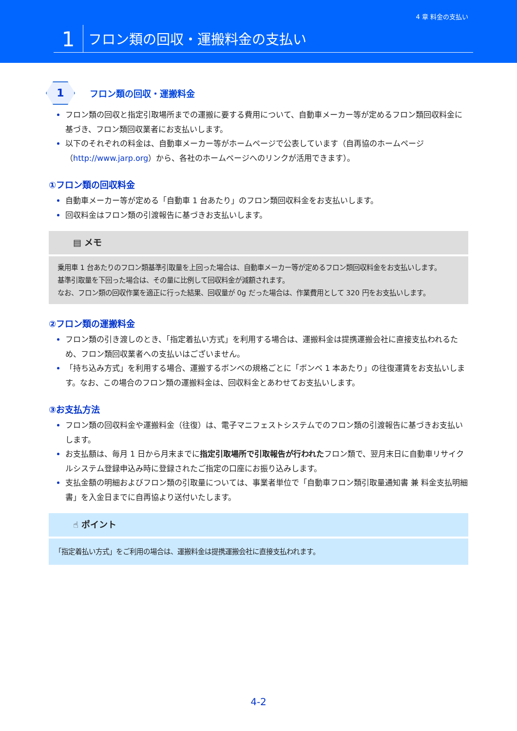4 章 料金の支払い
1
フロン類の回収・運搬料金の支払い
1
フロン類の回収・運搬料金
フロン類の回収と指定引取場所までの運搬に要する費用について、自動車メーカー等が定めるフロン類回収料金に基づき、フロン類回収業者にお支払いします。
以下のそれぞれの料金は、自動車メーカー等がホームページで公表しています（自再協のホームページ（http://www.jarp.org）から、各社のホームページへのリンクが活用できます）。
①フロン類の回収料金
自動車メーカー等が定める「自動車 1 台あたり」のフロン類回収料金をお支払いします。
回収料金はフロン類の引渡報告に基づきお支払いします。
▤ メモ
乗用車 1 台あたりのフロン類基準引取量を上回った場合は、自動車メーカー等が定めるフロン類回収料金をお支払いします。
基準引取量を下回った場合は、その量に比例して回収料金が減額されます。
なお、フロン類の回収作業を適正に行った結果、回収量が 0g だった場合は、作業費用として 320 円をお支払いします。
②フロン類の運搬料金
フロン類の引き渡しのとき、「指定着払い方式」を利用する場合は、運搬料金は提携運搬会社に直接支払われるため、フロン類回収業者への支払いはございません。
「持ち込み方式」を利用する場合、運搬するボンベの規格ごとに「ボンベ 1 本あたり」の往復運賃をお支払いします。なお、この場合のフロン類の運搬料金は、回収料金とあわせてお支払いします。
③お支払方法
フロン類の回収料金や運搬料金（往復）は、電子マニフェストシステムでのフロン類の引渡報告に基づきお支払いします。
お支払額は、毎月 1 日から月末までに指定引取場所で引取報告が行われたフロン類で、翌月末日に自動車リサイクルシステム登録申込み時に登録されたご指定の口座にお振り込みします。
支払金額の明細およびフロン類の引取量については、事業者単位で「自動車フロン類引取量通知書 兼 料金支払明細書」を入金日までに自再協より送付いたします。
☝ ポイント
「指定着払い方式」をご利用の場合は、運搬料金は提携運搬会社に直接支払われます。
4-2